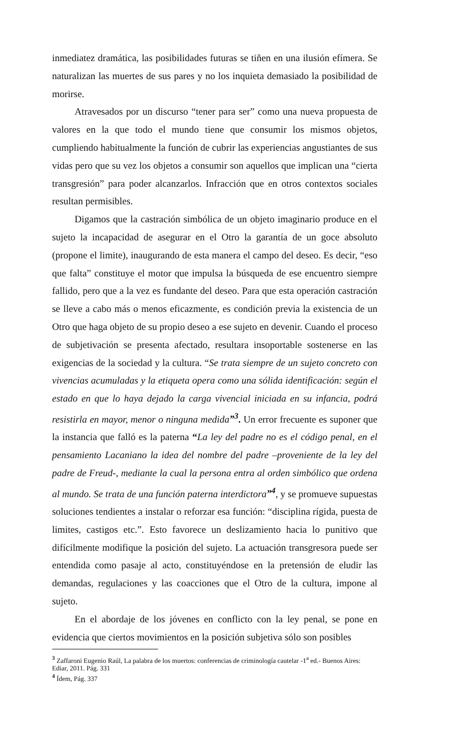inmediatez dramática, las posibilidades futuras se tiñen en una ilusión efímera. Se naturalizan las muertes de sus pares y no los inquieta demasiado la posibilidad de morirse.
Atravesados por un discurso “tener para ser” como una nueva propuesta de valores en la que todo el mundo tiene que consumir los mismos objetos, cumpliendo habitualmente la función de cubrir las experiencias angustiantes de sus vidas pero que su vez los objetos a consumir son aquellos que implican una “cierta transgresión” para poder alcanzarlos. Infracción que en otros contextos sociales resultan permisibles.
Digamos que la castración simbólica de un objeto imaginario produce en el sujeto la incapacidad de asegurar en el Otro la garantía de un goce absoluto (propone el limite), inaugurando de esta manera el campo del deseo. Es decir, “eso que falta” constituye el motor que impulsa la búsqueda de ese encuentro siempre fallido, pero que a la vez es fundante del deseo. Para que esta operación castración se lleve a cabo más o menos eficazmente, es condición previa la existencia de un Otro que haga objeto de su propio deseo a ese sujeto en devenir. Cuando el proceso de subjetivación se presenta afectado, resultara insoportable sostenerse en las exigencias de la sociedad y la cultura. “Se trata siempre de un sujeto concreto con vivencias acumuladas y la etiqueta opera como una sólida identificación: según el estado en que lo haya dejado la carga vivencial iniciada en su infancia, podrá resistirla en mayor, menor o ninguna medida”<sup>3</sup>. Un error frecuente es suponer que la instancia que falló es la paterna “La ley del padre no es el código penal, en el pensamiento Lacaniano la idea del nombre del padre –proveniente de la ley del padre de Freud-, mediante la cual la persona entra al orden simbólico que ordena al mundo. Se trata de una función paterna interdictora”<sup>4</sup>, y se promueve supuestas soluciones tendientes a instalar o reforzar esa función: “disciplina rígida, puesta de limites, castigos etc.”. Esto favorece un deslizamiento hacia lo punitivo que difícilmente modifique la posición del sujeto. La actuación transgresora puede ser entendida como pasaje al acto, constituyéndose en la pretensión de eludir las demandas, regulaciones y las coacciones que el Otro de la cultura, impone al sujeto.
En el abordaje de los jóvenes en conflicto con la ley penal, se pone en evidencia que ciertos movimientos en la posición subjetiva sólo son posibles
<sup>3</sup> Zaffaroni Eugenio Raúl, La palabra de los muertos: conferencias de criminología cautelar -1<sup>a</sup> ed.- Buenos Aires: Ediar, 2011. Pág. 331
<sup>4</sup> Ídem, Pág. 337